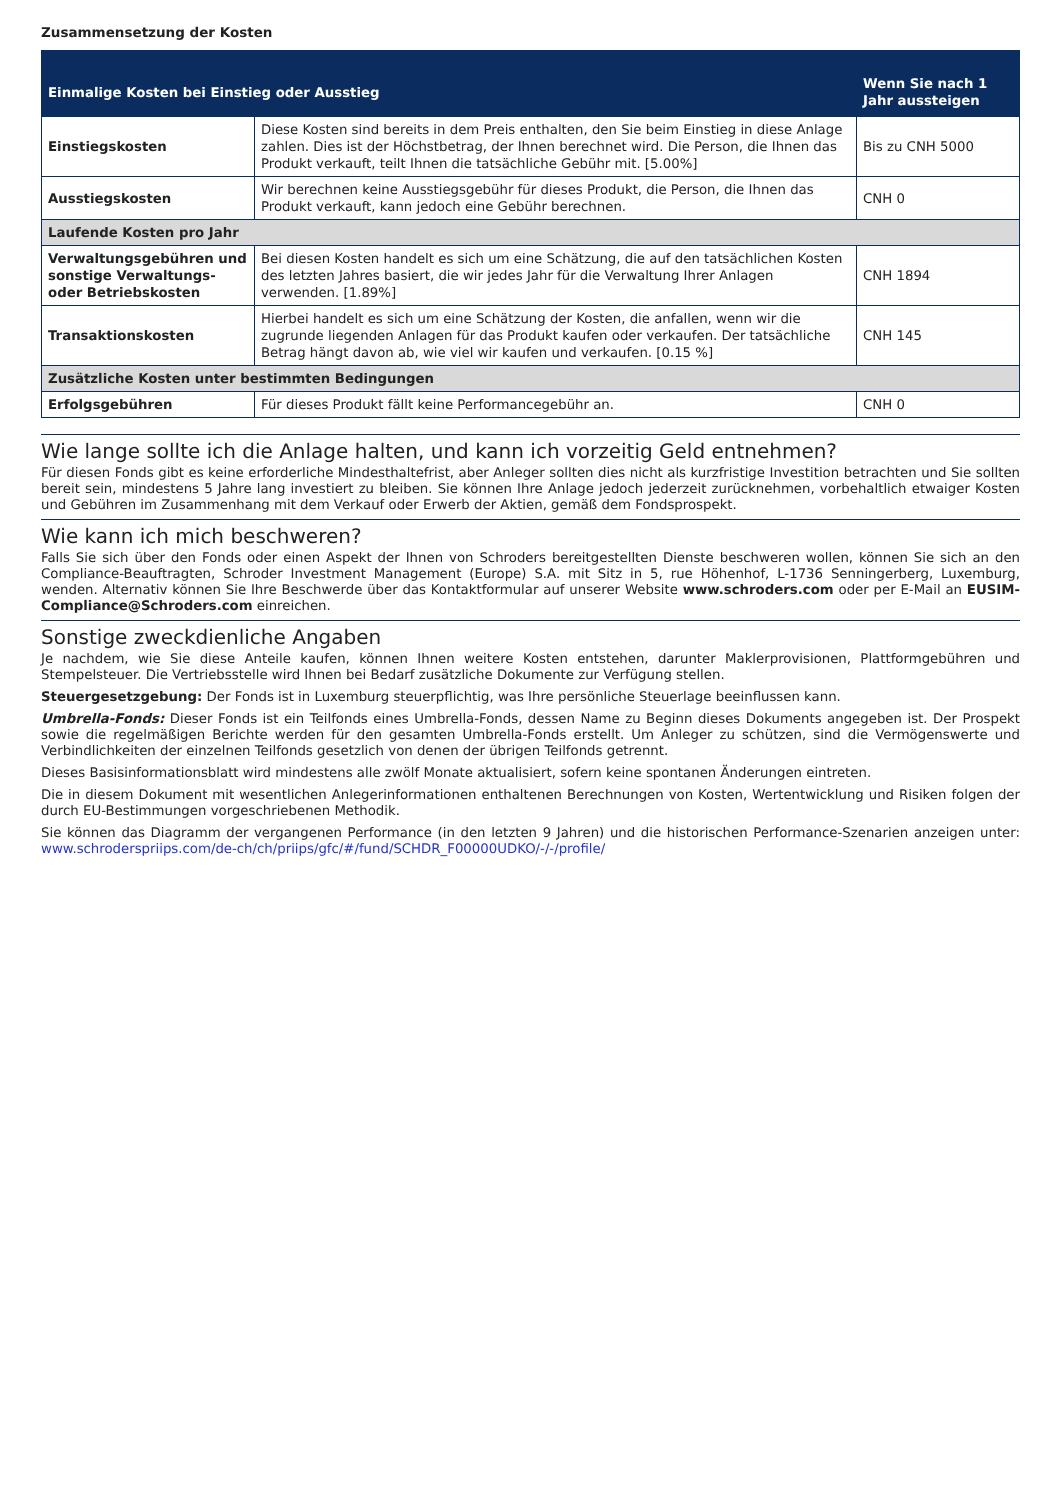Zusammensetzung der Kosten
| Einmalige Kosten bei Einstieg oder Ausstieg | | Wenn Sie nach 1 Jahr aussteigen |
| --- | --- | --- |
| Einstiegskosten | Diese Kosten sind bereits in dem Preis enthalten, den Sie beim Einstieg in diese Anlage zahlen. Dies ist der Höchstbetrag, der Ihnen berechnet wird. Die Person, die Ihnen das Produkt verkauft, teilt Ihnen die tatsächliche Gebühr mit. [5.00%] | Bis zu CNH 5000 |
| Ausstiegskosten | Wir berechnen keine Ausstiegsgebühr für dieses Produkt, die Person, die Ihnen das Produkt verkauft, kann jedoch eine Gebühr berechnen. | CNH 0 |
| Laufende Kosten pro Jahr | | |
| Verwaltungsgebühren und sonstige Verwaltungs- oder Betriebskosten | Bei diesen Kosten handelt es sich um eine Schätzung, die auf den tatsächlichen Kosten des letzten Jahres basiert, die wir jedes Jahr für die Verwaltung Ihrer Anlagen verwenden. [1.89%] | CNH 1894 |
| Transaktionskosten | Hierbei handelt es sich um eine Schätzung der Kosten, die anfallen, wenn wir die zugrunde liegenden Anlagen für das Produkt kaufen oder verkaufen. Der tatsächliche Betrag hängt davon ab, wie viel wir kaufen und verkaufen. [0.15 %] | CNH 145 |
| Zusätzliche Kosten unter bestimmten Bedingungen | | |
| Erfolgsgebühren | Für dieses Produkt fällt keine Performancegebühr an. | CNH 0 |
Wie lange sollte ich die Anlage halten, und kann ich vorzeitig Geld entnehmen?
Für diesen Fonds gibt es keine erforderliche Mindesthaltefrist, aber Anleger sollten dies nicht als kurzfristige Investition betrachten und Sie sollten bereit sein, mindestens 5 Jahre lang investiert zu bleiben. Sie können Ihre Anlage jedoch jederzeit zurücknehmen, vorbehaltlich etwaiger Kosten und Gebühren im Zusammenhang mit dem Verkauf oder Erwerb der Aktien, gemäß dem Fondsprospekt.
Wie kann ich mich beschweren?
Falls Sie sich über den Fonds oder einen Aspekt der Ihnen von Schroders bereitgestellten Dienste beschweren wollen, können Sie sich an den Compliance-Beauftragten, Schroder Investment Management (Europe) S.A. mit Sitz in 5, rue Höhenhof, L-1736 Senningerberg, Luxemburg, wenden. Alternativ können Sie Ihre Beschwerde über das Kontaktformular auf unserer Website www.schroders.com oder per E-Mail an EUSIM-Compliance@Schroders.com einreichen.
Sonstige zweckdienliche Angaben
Je nachdem, wie Sie diese Anteile kaufen, können Ihnen weitere Kosten entstehen, darunter Maklerprovisionen, Plattformgebühren und Stempelsteuer. Die Vertriebsstelle wird Ihnen bei Bedarf zusätzliche Dokumente zur Verfügung stellen.
Steuergesetzgebung: Der Fonds ist in Luxemburg steuerpflichtig, was Ihre persönliche Steuerlage beeinflussen kann.
Umbrella-Fonds: Dieser Fonds ist ein Teilfonds eines Umbrella-Fonds, dessen Name zu Beginn dieses Dokuments angegeben ist. Der Prospekt sowie die regelmäßigen Berichte werden für den gesamten Umbrella-Fonds erstellt. Um Anleger zu schützen, sind die Vermögenswerte und Verbindlichkeiten der einzelnen Teilfonds gesetzlich von denen der übrigen Teilfonds getrennt.
Dieses Basisinformationsblatt wird mindestens alle zwölf Monate aktualisiert, sofern keine spontanen Änderungen eintreten.
Die in diesem Dokument mit wesentlichen Anlegerinformationen enthaltenen Berechnungen von Kosten, Wertentwicklung und Risiken folgen der durch EU-Bestimmungen vorgeschriebenen Methodik.
Sie können das Diagramm der vergangenen Performance (in den letzten 9 Jahren) und die historischen Performance-Szenarien anzeigen unter: www.schroderspriips.com/de-ch/ch/priips/gfc/#/fund/SCHDR_F00000UDKO/-/-/profile/